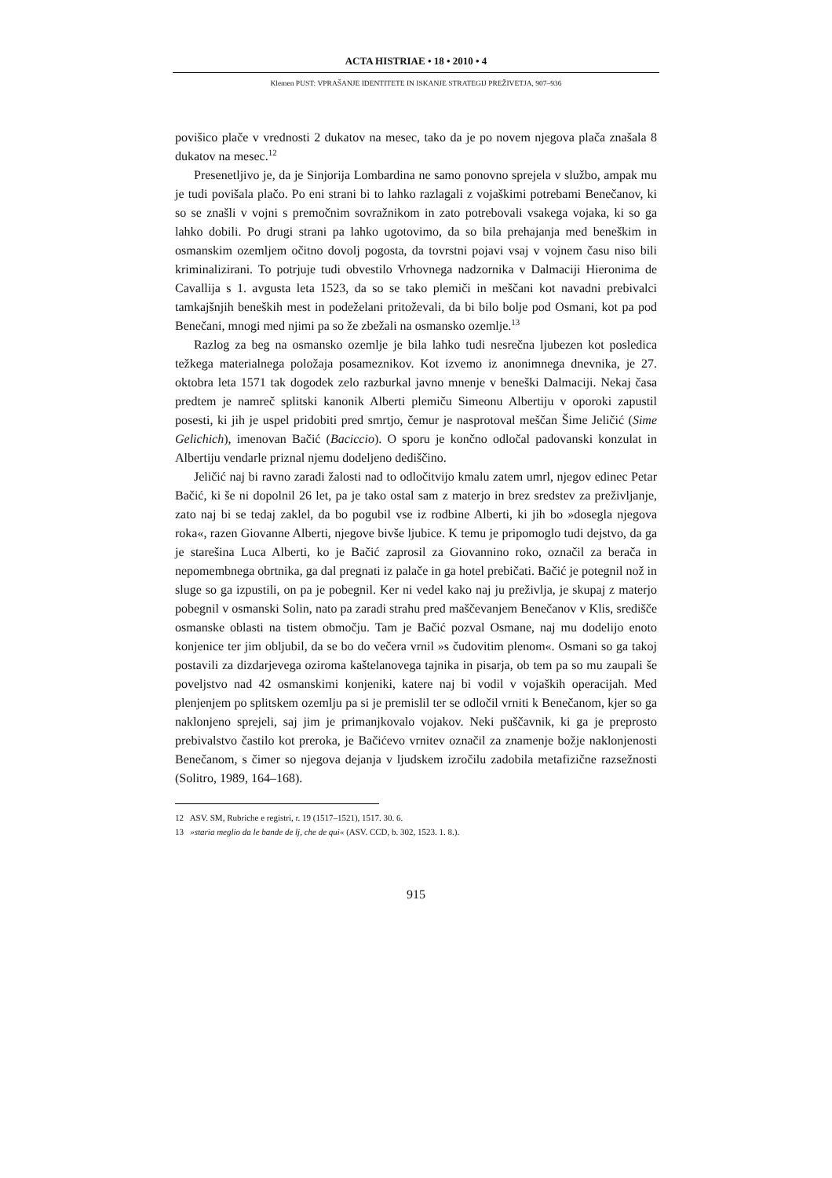ACTA HISTRIAE • 18 • 2010 • 4
Klemen PUST: VPRAŠANJE IDENTITETE IN ISKANJE STRATEGIJ PREŽIVETJA, 907–936
povišico plače v vrednosti 2 dukatov na mesec, tako da je po novem njegova plača znašala 8 dukatov na mesec.<sup>12</sup>
Presenetljivo je, da je Sinjorija Lombardina ne samo ponovno sprejela v službo, ampak mu je tudi povišala plačo. Po eni strani bi to lahko razlagali z vojaškimi potrebami Benečanov, ki so se znašli v vojni s premočnim sovražnikom in zato potrebovali vsakega vojaka, ki so ga lahko dobili. Po drugi strani pa lahko ugotovimo, da so bila prehajanja med beneškim in osmanskim ozemljem očitno dovolj pogosta, da tovrstni pojavi vsaj v vojnem času niso bili kriminalizirani. To potrjuje tudi obvestilo Vrhovnega nadzornika v Dalmaciji Hieronima de Cavallija s 1. avgusta leta 1523, da so se tako plemiči in meščani kot navadni prebivalci tamkajšnjih beneških mest in podeželani pritoževali, da bi bilo bolje pod Osmani, kot pa pod Benečani, mnogi med njimi pa so že zbežali na osmansko ozemlje.<sup>13</sup>
Razlog za beg na osmansko ozemlje je bila lahko tudi nesrečna ljubezen kot posledica težkega materialnega položaja posameznikov. Kot izvemo iz anonimnega dnevnika, je 27. oktobra leta 1571 tak dogodek zelo razburkal javno mnenje v beneški Dalmaciji. Nekaj časa predtem je namreč splitski kanonik Alberti plemiču Simeonu Albertiju v oporoki zapustil posesti, ki jih je uspel pridobiti pred smrtjo, čemur je nasprotoval meščan Šime Jeličić (Sime Gelichich), imenovan Bačić (Baciccio). O sporu je končno odločal padovanski konzulat in Albertiju vendarle priznal njemu dodeljeno dediščino.
Jeličić naj bi ravno zaradi žalosti nad to odločitvijo kmalu zatem umrl, njegov edinec Petar Bačić, ki še ni dopolnil 26 let, pa je tako ostal sam z materjo in brez sredstev za preživljanje, zato naj bi se tedaj zaklel, da bo pogubil vse iz rodbine Alberti, ki jih bo »dosegla njegova roka«, razen Giovanne Alberti, njegove bivše ljubice. K temu je pripomoglo tudi dejstvo, da ga je starešina Luca Alberti, ko je Bačić zaprosil za Giovannino roko, označil za berača in nepomembnega obrtnika, ga dal pregnati iz palače in ga hotel prebičati. Bačić je potegnil nož in sluge so ga izpustili, on pa je pobegnil. Ker ni vedel kako naj ju preživlja, je skupaj z materjo pobegnil v osmanski Solin, nato pa zaradi strahu pred maščevanjem Benečanov v Klis, središče osmanske oblasti na tistem območju. Tam je Bačić pozval Osmane, naj mu dodelijo enoto konjenice ter jim obljubil, da se bo do večera vrnil »s čudovitim plenom«. Osmani so ga takoj postavili za dizdarjevega oziroma kaštelanovega tajnika in pisarja, ob tem pa so mu zaupali še poveljstvo nad 42 osmanskimi konjeniki, katere naj bi vodil v vojaških operacijah. Med plenjenjem po splitskem ozemlju pa si je premislil ter se odločil vrniti k Benečanom, kjer so ga naklonjeno sprejeli, saj jim je primanjkovalo vojakov. Neki puščavnik, ki ga je preprosto prebivalstvo častilo kot preroka, je Bačićevo vrnitev označil za znamenje božje naklonjenosti Benečanom, s čimer so njegova dejanja v ljudskem izročilu zadobila metafizične razsežnosti (Solitro, 1989, 164–168).
12 ASV. SM, Rubriche e registri, r. 19 (1517–1521), 1517. 30. 6.
13 »staria meglio da le bande de lj, che de qui« (ASV. CCD, b. 302, 1523. 1. 8.).
915